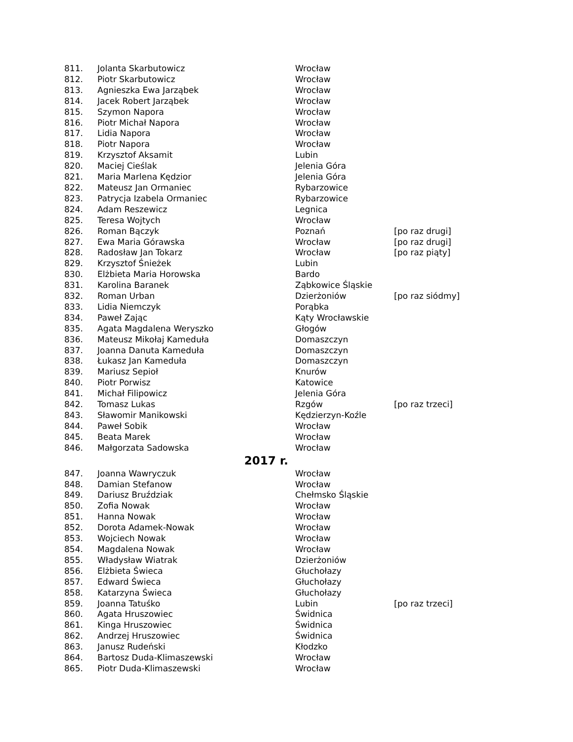| 811. | Jolanta Skarbutowicz | Wrocław | |
| 812. | Piotr Skarbutowicz | Wrocław | |
| 813. | Agnieszka Ewa Jarząbek | Wrocław | |
| 814. | Jacek Robert Jarząbek | Wrocław | |
| 815. | Szymon Napora | Wrocław | |
| 816. | Piotr Michał Napora | Wrocław | |
| 817. | Lidia Napora | Wrocław | |
| 818. | Piotr Napora | Wrocław | |
| 819. | Krzysztof Aksamit | Lubin | |
| 820. | Maciej Cieślak | Jelenia Góra | |
| 821. | Maria Marlena Kędzior | Jelenia Góra | |
| 822. | Mateusz Jan Ormaniec | Rybarzowice | |
| 823. | Patrycja Izabela Ormaniec | Rybarzowice | |
| 824. | Adam Reszewicz | Legnica | |
| 825. | Teresa Wojtych | Wrocław | |
| 826. | Roman Bączyk | Poznań | [po raz drugi] |
| 827. | Ewa Maria Górawska | Wrocław | [po raz drugi] |
| 828. | Radosław Jan Tokarz | Wrocław | [po raz piąty] |
| 829. | Krzysztof Śnieżek | Lubin | |
| 830. | Elżbieta Maria Horowska | Bardo | |
| 831. | Karolina Baranek | Ząbkowice Śląskie | |
| 832. | Roman Urban | Dzierżoniów | [po raz siódmy] |
| 833. | Lidia Niemczyk | Porąbka | |
| 834. | Paweł Zając | Kąty Wrocławskie | |
| 835. | Agata Magdalena Weryszko | Głogów | |
| 836. | Mateusz Mikołaj Kameduła | Domaszczyn | |
| 837. | Joanna Danuta Kameduła | Domaszczyn | |
| 838. | Łukasz Jan Kameduła | Domaszczyn | |
| 839. | Mariusz Sepioł | Knurów | |
| 840. | Piotr Porwisz | Katowice | |
| 841. | Michał Filipowicz | Jelenia Góra | |
| 842. | Tomasz Lukas | Rzgów | [po raz trzeci] |
| 843. | Sławomir Manikowski | Kędzierzyn-Koźle | |
| 844. | Paweł Sobik | Wrocław | |
| 845. | Beata Marek | Wrocław | |
| 846. | Małgorzata Sadowska | Wrocław | |
| 2017 r. | | | |
| 847. | Joanna Wawryczuk | Wrocław | |
| 848. | Damian Stefanow | Wrocław | |
| 849. | Dariusz Bruździak | Chełmsko Śląskie | |
| 850. | Zofia Nowak | Wrocław | |
| 851. | Hanna Nowak | Wrocław | |
| 852. | Dorota Adamek-Nowak | Wrocław | |
| 853. | Wojciech Nowak | Wrocław | |
| 854. | Magdalena Nowak | Wrocław | |
| 855. | Władysław Wiatrak | Dzierżoniów | |
| 856. | Elżbieta Świeca | Głuchołazy | |
| 857. | Edward Świeca | Głuchołazy | |
| 858. | Katarzyna Świeca | Głuchołazy | |
| 859. | Joanna Tatuśko | Lubin | [po raz trzeci] |
| 860. | Agata Hruszowiec | Świdnica | |
| 861. | Kinga Hruszowiec | Świdnica | |
| 862. | Andrzej Hruszowiec | Świdnica | |
| 863. | Janusz Rudeński | Kłodzko | |
| 864. | Bartosz Duda-Klimaszewski | Wrocław | |
| 865. | Piotr Duda-Klimaszewski | Wrocław | |